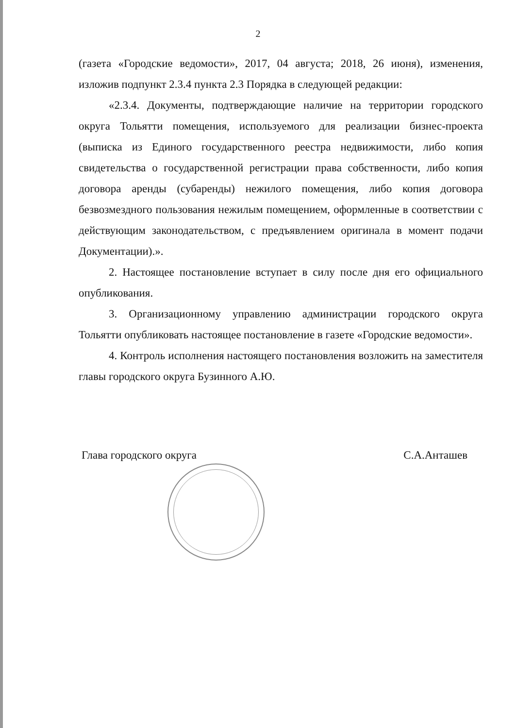2
(газета «Городские ведомости», 2017, 04 августа; 2018, 26 июня), изменения, изложив подпункт 2.3.4 пункта 2.3 Порядка в следующей редакции:
«2.3.4. Документы, подтверждающие наличие на территории городского округа Тольятти помещения, используемого для реализации бизнес-проекта (выписка из Единого государственного реестра недвижимости, либо копия свидетельства о государственной регистрации права собственности, либо копия договора аренды (субаренды) нежилого помещения, либо копия договора безвозмездного пользования нежилым помещением, оформленные в соответствии с действующим законодательством, с предъявлением оригинала в момент подачи Документации).».
2. Настоящее постановление вступает в силу после дня его официального опубликования.
3. Организационному управлению администрации городского округа Тольятти опубликовать настоящее постановление в газете «Городские ведомости».
4. Контроль исполнения настоящего постановления возложить на заместителя главы городского округа Бузинного А.Ю.
Глава городского округа С.А.Анташев